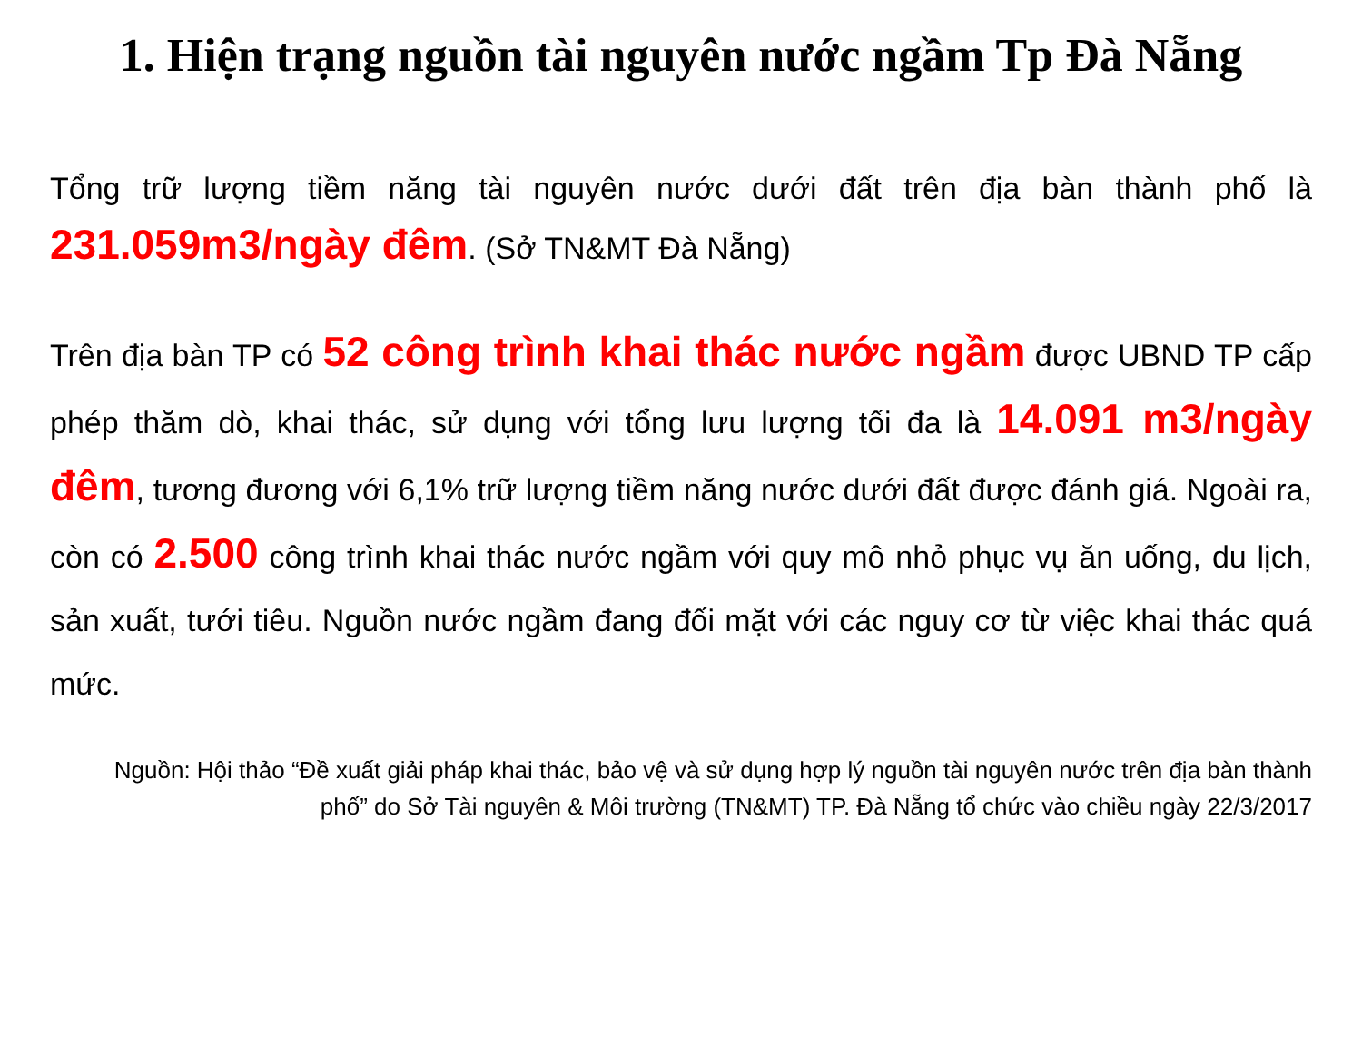1. Hiện trạng nguồn tài nguyên nước ngầm Tp Đà Nẵng
Tổng trữ lượng tiềm năng tài nguyên nước dưới đất trên địa bàn thành phố là 231.059m3/ngày đêm. (Sở TN&MT Đà Nẵng)
Trên địa bàn TP có 52 công trình khai thác nước ngầm được UBND TP cấp phép thăm dò, khai thác, sử dụng với tổng lưu lượng tối đa là 14.091 m3/ngày đêm, tương đương với 6,1% trữ lượng tiềm năng nước dưới đất được đánh giá. Ngoài ra, còn có 2.500 công trình khai thác nước ngầm với quy mô nhỏ phục vụ ăn uống, du lịch, sản xuất, tưới tiêu. Nguồn nước ngầm đang đối mặt với các nguy cơ từ việc khai thác quá mức.
Nguồn: Hội thảo “Đề xuất giải pháp khai thác, bảo vệ và sử dụng hợp lý nguồn tài nguyên nước trên địa bàn thành phố” do Sở Tài nguyên & Môi trường (TN&MT) TP. Đà Nẵng tổ chức vào chiều ngày 22/3/2017